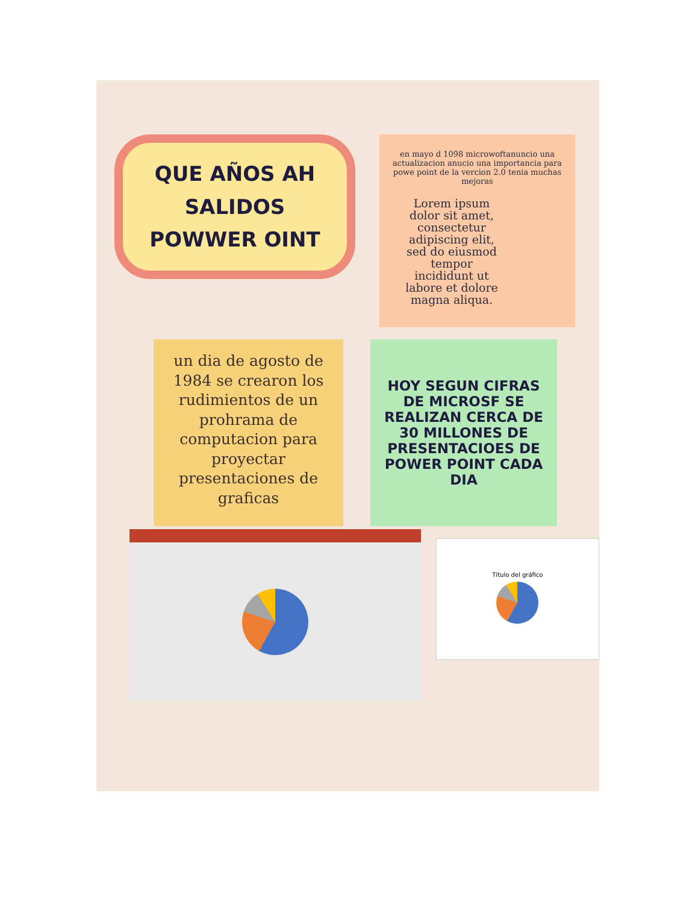QUE AÑOS AH SALIDOS
POWWER OINT
en mayo d 1098 microwoftanuncio una actualizacion anucio una importancia para powe point de la vercion 2.0 tenia muchas mejoras
Lorem ipsum dolor sit amet, consectetur adipiscing elit, sed do eiusmod tempor incididunt ut labore et dolore magna aliqua.
un dia de agosto de 1984 se crearon los rudimientos de un prohrama de computacion para proyectar presentaciones de graficas
HOY SEGUN CIFRAS DE MICROSF SE REALIZAN CERCA DE 30 MILLONES DE PRESENTACIOES DE POWER POINT CADA DIA
Título del gráfico